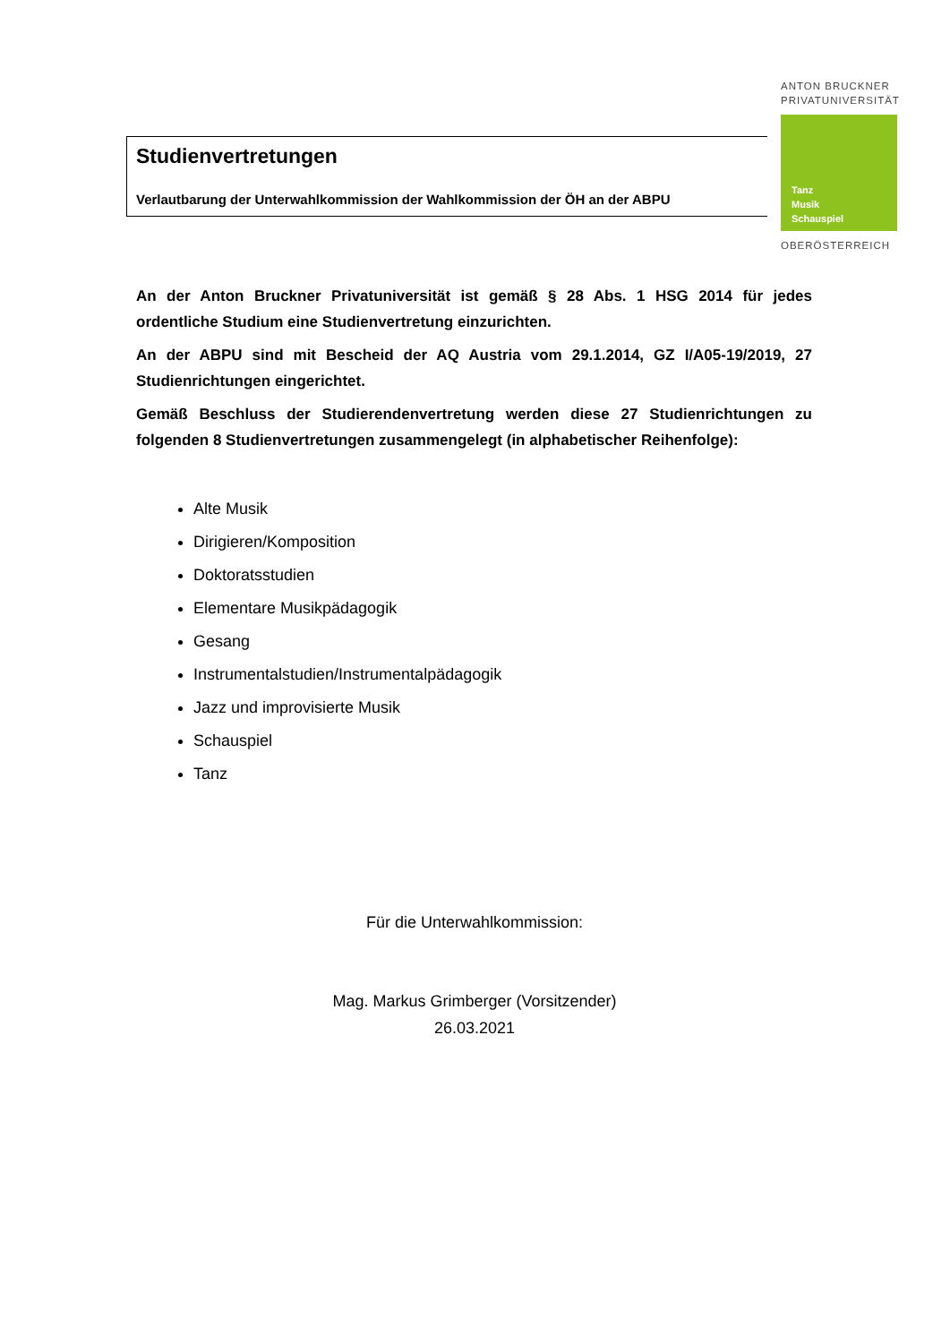ANTON BRUCKNER
PRIVATUNIVERSITÄT
Tanz
Musik
Schauspiel
OBERÖSTERREICH
Studienvertretungen
Verlautbarung der Unterwahlkommission der Wahlkommission der ÖH an der ABPU
An der Anton Bruckner Privatuniversität ist gemäß § 28 Abs. 1 HSG 2014 für jedes ordentliche Studium eine Studienvertretung einzurichten.
An der ABPU sind mit Bescheid der AQ Austria vom 29.1.2014, GZ I/A05-19/2019, 27 Studienrichtungen eingerichtet.
Gemäß Beschluss der Studierendenvertretung werden diese 27 Studienrichtungen zu folgenden 8 Studienvertretungen zusammengelegt (in alphabetischer Reihenfolge):
Alte Musik
Dirigieren/Komposition
Doktoratsstudien
Elementare Musikpädagogik
Gesang
Instrumentalstudien/Instrumentalpädagogik
Jazz und improvisierte Musik
Schauspiel
Tanz
Für die Unterwahlkommission:
Mag. Markus Grimberger (Vorsitzender)
26.03.2021